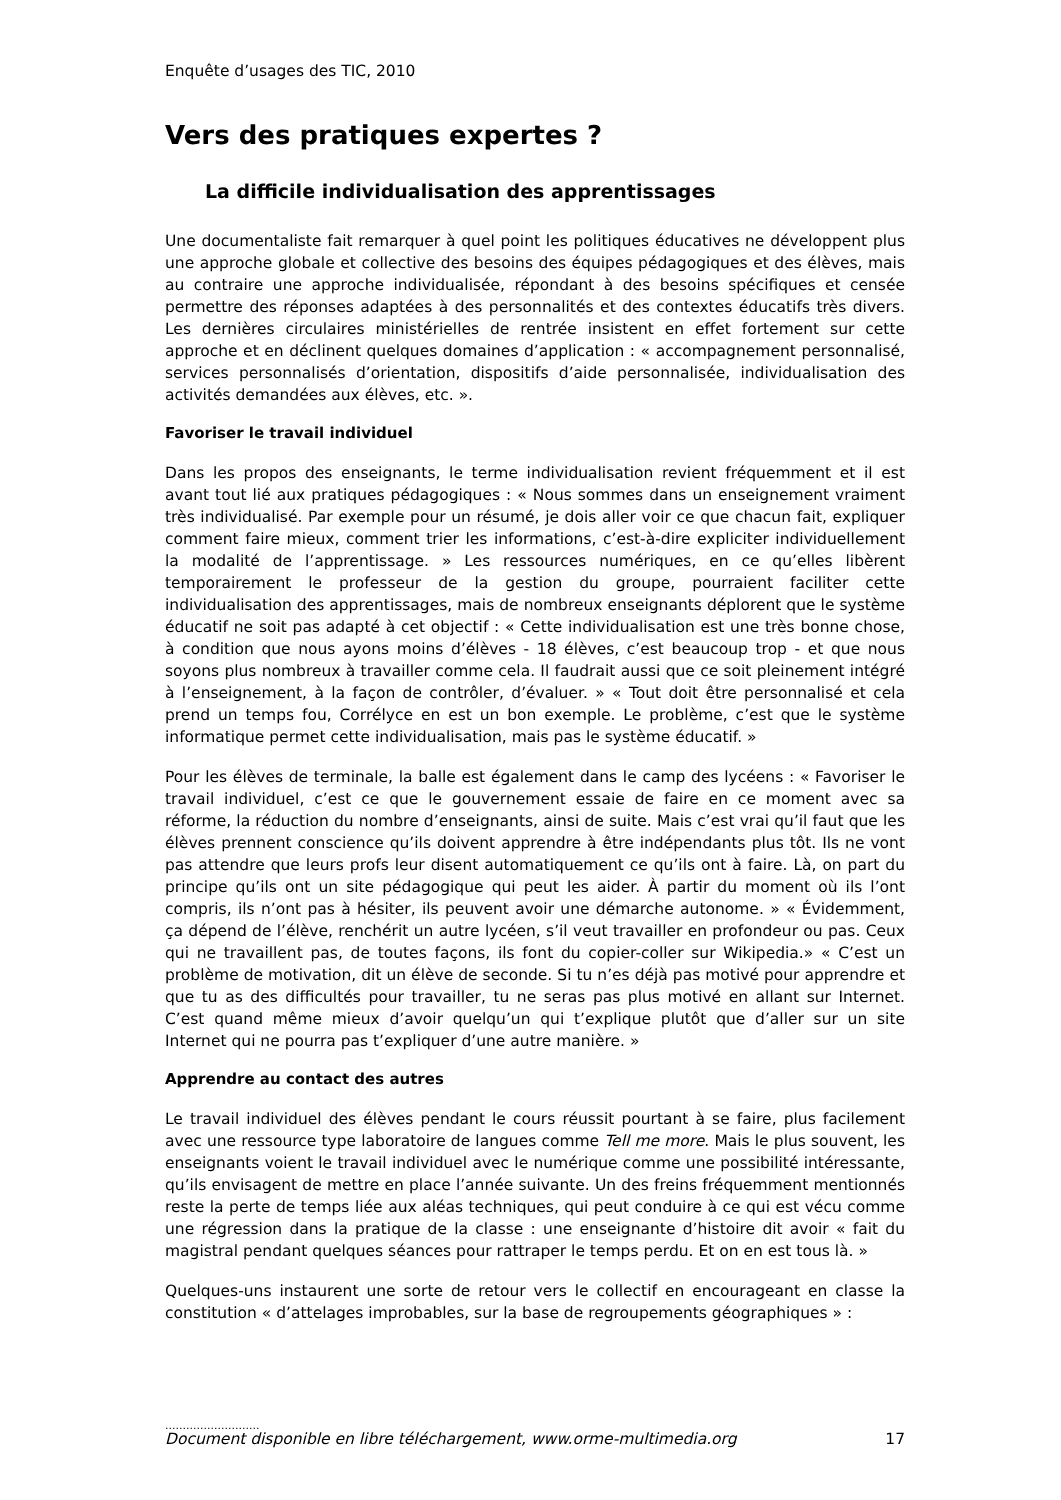Enquête d’usages des TIC, 2010
Vers des pratiques expertes ?
La difficile individualisation des apprentissages
Une documentaliste fait remarquer à quel point les politiques éducatives ne développent plus une approche globale et collective des besoins des équipes pédagogiques et des élèves, mais au contraire une approche individualisée, répondant à des besoins spécifiques et censée permettre des réponses adaptées à des personnalités et des contextes éducatifs très divers. Les dernières circulaires ministérielles de rentrée insistent en effet fortement sur cette approche et en déclinent quelques domaines d’application : « accompagnement personnalisé, services personnalisés d’orientation, dispositifs d’aide personnalisée, individualisation des activités demandées aux élèves, etc. ».
Favoriser le travail individuel
Dans les propos des enseignants, le terme individualisation revient fréquemment et il est avant tout lié aux pratiques pédagogiques : « Nous sommes dans un enseignement vraiment très individualisé. Par exemple pour un résumé, je dois aller voir ce que chacun fait, expliquer comment faire mieux, comment trier les informations, c’est-à-dire expliciter individuellement la modalité de l’apprentissage. » Les ressources numériques, en ce qu’elles libèrent temporairement le professeur de la gestion du groupe, pourraient faciliter cette individualisation des apprentissages, mais de nombreux enseignants déplorent que le système éducatif ne soit pas adapté à cet objectif : « Cette individualisation est une très bonne chose, à condition que nous ayons moins d’élèves - 18 élèves, c’est beaucoup trop - et que nous soyons plus nombreux à travailler comme cela. Il faudrait aussi que ce soit pleinement intégré à l’enseignement, à la façon de contrôler, d’évaluer. » « Tout doit être personnalisé et cela prend un temps fou, Corrélyce en est un bon exemple. Le problème, c’est que le système informatique permet cette individualisation, mais pas le système éducatif. »
Pour les élèves de terminale, la balle est également dans le camp des lycéens : « Favoriser le travail individuel, c’est ce que le gouvernement essaie de faire en ce moment avec sa réforme, la réduction du nombre d’enseignants, ainsi de suite. Mais c’est vrai qu’il faut que les élèves prennent conscience qu’ils doivent apprendre à être indépendants plus tôt. Ils ne vont pas attendre que leurs profs leur disent automatiquement ce qu’ils ont à faire. Là, on part du principe qu’ils ont un site pédagogique qui peut les aider. À partir du moment où ils l’ont compris, ils n’ont pas à hésiter, ils peuvent avoir une démarche autonome. » « Évidemment, ça dépend de l’élève, renchérit un autre lycéen, s’il veut travailler en profondeur ou pas. Ceux qui ne travaillent pas, de toutes façons, ils font du copier-coller sur Wikipedia.» « C’est un problème de motivation, dit un élève de seconde. Si tu n’es déjà pas motivé pour apprendre et que tu as des difficultés pour travailler, tu ne seras pas plus motivé en allant sur Internet. C’est quand même mieux d’avoir quelqu’un qui t’explique plutôt que d’aller sur un site Internet qui ne pourra pas t’expliquer d’une autre manière. »
Apprendre au contact des autres
Le travail individuel des élèves pendant le cours réussit pourtant à se faire, plus facilement avec une ressource type laboratoire de langues comme Tell me more. Mais le plus souvent, les enseignants voient le travail individuel avec le numérique comme une possibilité intéressante, qu’ils envisagent de mettre en place l’année suivante. Un des freins fréquemment mentionnés reste la perte de temps liée aux aléas techniques, qui peut conduire à ce qui est vécu comme une régression dans la pratique de la classe : une enseignante d’histoire dit avoir « fait du magistral pendant quelques séances pour rattraper le temps perdu. Et on en est tous là. »
Quelques-uns instaurent une sorte de retour vers le collectif en encourageant en classe la constitution « d’attelages improbables, sur la base de regroupements géographiques » :
...........................
Document disponible en libre téléchargement, www.orme-multimedia.org 17